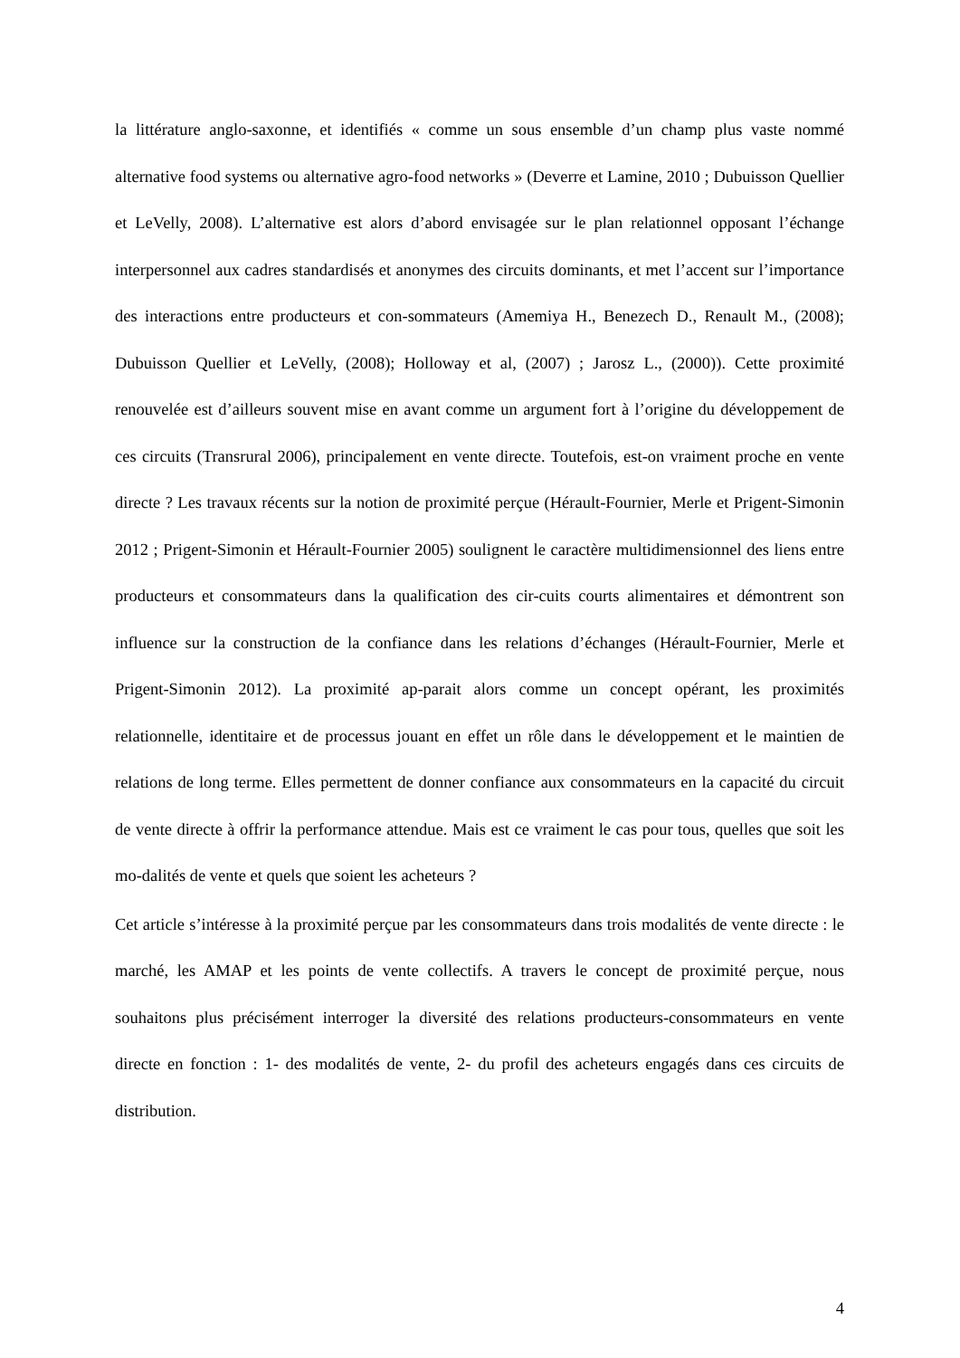la littérature anglo-saxonne, et identifiés « comme un sous ensemble d’un champ plus vaste nommé alternative food systems ou alternative agro-food networks » (Deverre et Lamine, 2010 ; Dubuisson Quellier et LeVelly, 2008). L’alternative est alors d’abord envisagée sur le plan relationnel opposant l’échange interpersonnel aux cadres standardisés et anonymes des circuits dominants, et met l’accent sur l’importance des interactions entre producteurs et con-sommateurs (Amemiya H., Benezech D., Renault M., (2008); Dubuisson Quellier et LeVelly, (2008); Holloway et al, (2007) ; Jarosz L., (2000)). Cette proximité renouvelée est d’ailleurs souvent mise en avant comme un argument fort à l’origine du développement de ces circuits (Transrural 2006), principalement en vente directe. Toutefois, est-on vraiment proche en vente directe ? Les travaux récents sur la notion de proximité perçue (Hérault-Fournier, Merle et Prigent-Simonin 2012 ; Prigent-Simonin et Hérault-Fournier 2005) soulignent le caractère multidimensionnel des liens entre producteurs et consommateurs dans la qualification des cir-cuits courts alimentaires et démontrent son influence sur la construction de la confiance dans les relations d’échanges (Hérault-Fournier, Merle et Prigent-Simonin 2012). La proximité ap-parait alors comme un concept opérant, les proximités relationnelle, identitaire et de processus jouant en effet un rôle dans le développement et le maintien de relations de long terme. Elles permettent de donner confiance aux consommateurs en la capacité du circuit de vente directe à offrir la performance attendue. Mais est ce vraiment le cas pour tous, quelles que soit les mo-dalités de vente et quels que soient les acheteurs ?
Cet article s’intéresse à la proximité perçue par les consommateurs dans trois modalités de vente directe : le marché, les AMAP et les points de vente collectifs. A travers le concept de proximité perçue, nous souhaitons plus précisément interroger la diversité des relations producteurs-consommateurs en vente directe en fonction : 1- des modalités de vente, 2- du profil des acheteurs engagés dans ces circuits de distribution.
4